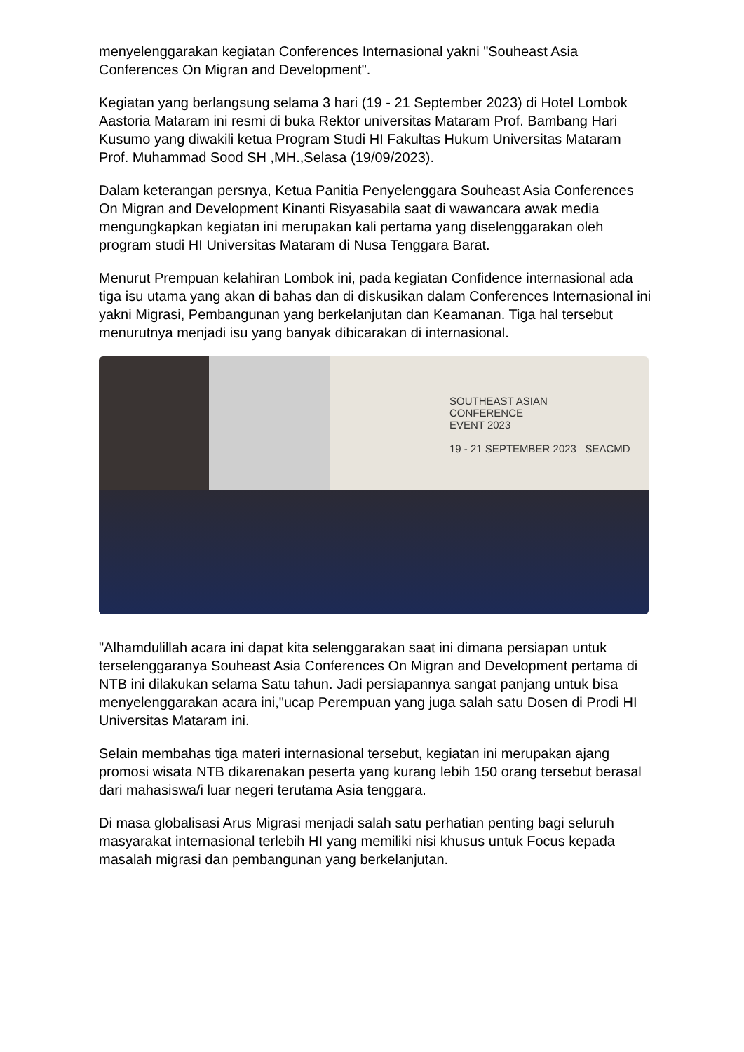menyelenggarakan kegiatan Conferences Internasional yakni "Souheast Asia Conferences On Migran and Development".
Kegiatan yang berlangsung selama 3 hari (19 - 21 September 2023) di Hotel Lombok Aastoria Mataram ini resmi di buka Rektor universitas Mataram Prof. Bambang Hari Kusumo yang diwakili ketua Program Studi HI Fakultas Hukum Universitas Mataram Prof. Muhammad Sood SH ,MH.,Selasa (19/09/2023).
Dalam keterangan persnya, Ketua Panitia Penyelenggara Souheast Asia Conferences On Migran and Development Kinanti Risyasabila saat di wawancara awak media mengungkapkan kegiatan ini merupakan kali pertama yang diselenggarakan oleh program studi HI Universitas Mataram di Nusa Tenggara Barat.
Menurut Prempuan kelahiran Lombok ini, pada kegiatan Confidence internasional ada tiga isu utama yang akan di bahas dan di diskusikan dalam Conferences Internasional ini yakni Migrasi, Pembangunan yang berkelanjutan dan Keamanan. Tiga hal tersebut menurutnya menjadi isu yang banyak dibicarakan di internasional.
SOUTHEAST ASIAN
CONFERENCE
EVENT 2023
19 - 21 SEPTEMBER 2023 SEACMD
"Alhamdulillah acara ini dapat kita selenggarakan saat ini dimana persiapan untuk terselenggaranya Souheast Asia Conferences On Migran and Development pertama di NTB ini dilakukan selama Satu tahun. Jadi persiapannya sangat panjang untuk bisa menyelenggarakan acara ini,"ucap Perempuan yang juga salah satu Dosen di Prodi HI Universitas Mataram ini.
Selain membahas tiga materi internasional tersebut, kegiatan ini merupakan ajang promosi wisata NTB dikarenakan peserta yang kurang lebih 150 orang tersebut berasal dari mahasiswa/i luar negeri terutama Asia tenggara.
Di masa globalisasi Arus Migrasi menjadi salah satu perhatian penting bagi seluruh masyarakat internasional terlebih HI yang memiliki nisi khusus untuk Focus kepada masalah migrasi dan pembangunan yang berkelanjutan.